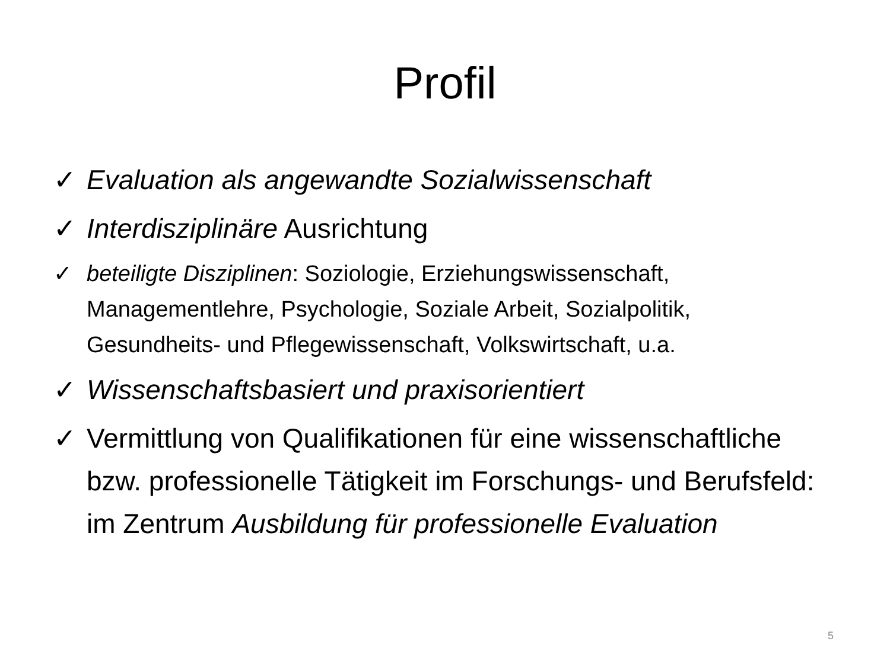Profil
✓ Evaluation als angewandte Sozialwissenschaft
✓ Interdisziplinäre Ausrichtung
✓ beteiligte Disziplinen: Soziologie, Erziehungswissenschaft, Managementlehre, Psychologie, Soziale Arbeit, Sozialpolitik, Gesundheits- und Pflegewissenschaft, Volkswirtschaft, u.a.
✓ Wissenschaftsbasiert und praxisorientiert
✓ Vermittlung von Qualifikationen für eine wissenschaftliche bzw. professionelle Tätigkeit im Forschungs- und Berufsfeld: im Zentrum Ausbildung für professionelle Evaluation
5